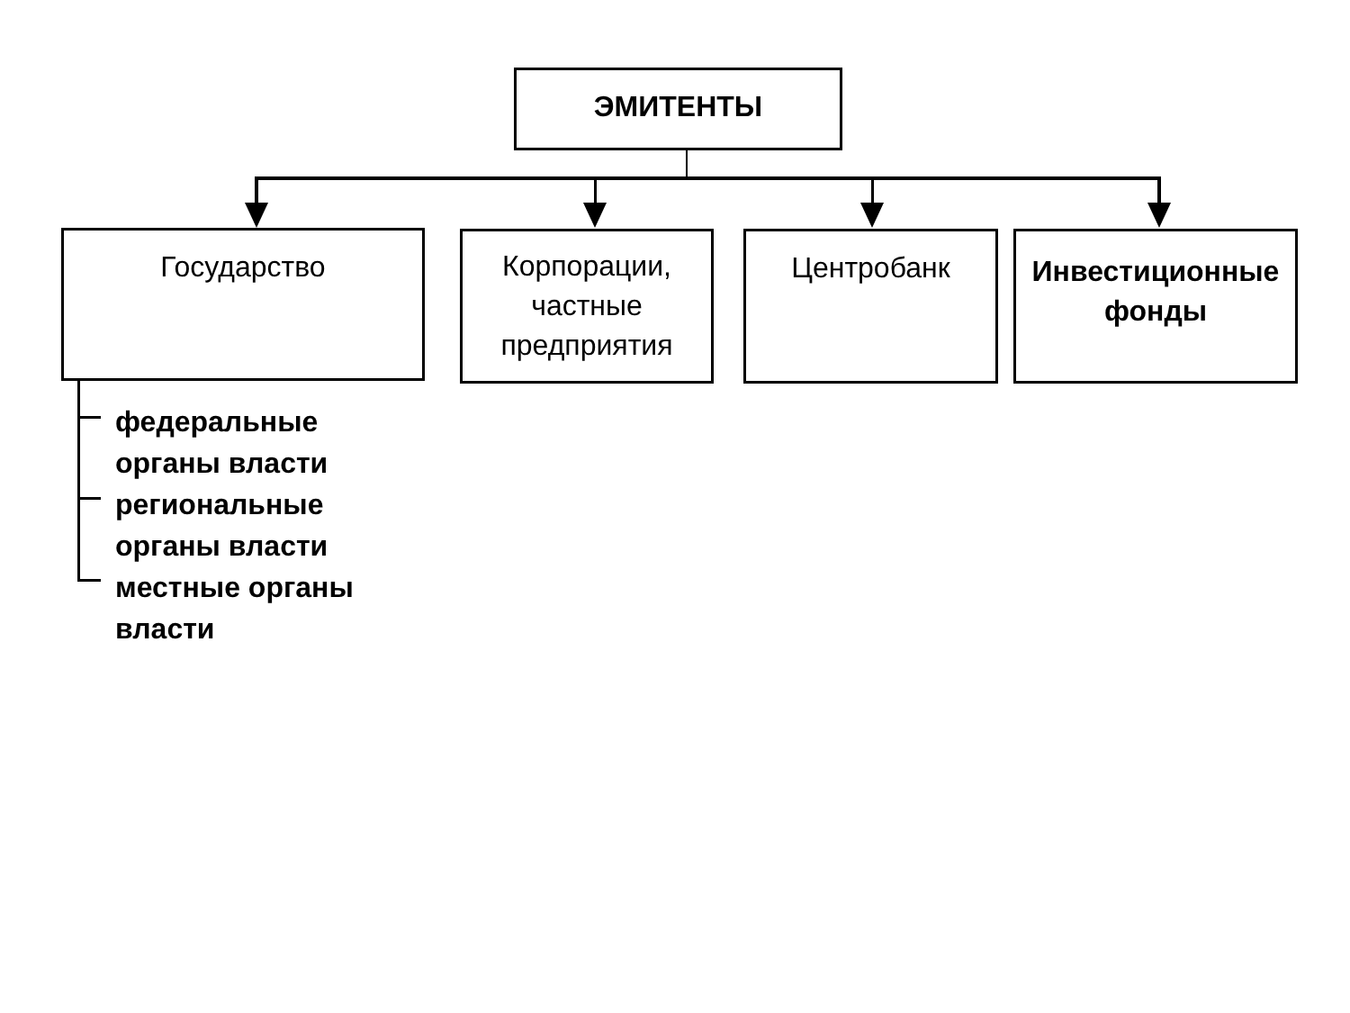ЭМИТЕНТЫ
Государство
Корпорации,
частные
предприятия
Центробанк
Инвестиционные
фонды
федеральные
органы власти
региональные
органы власти
местные органы
власти